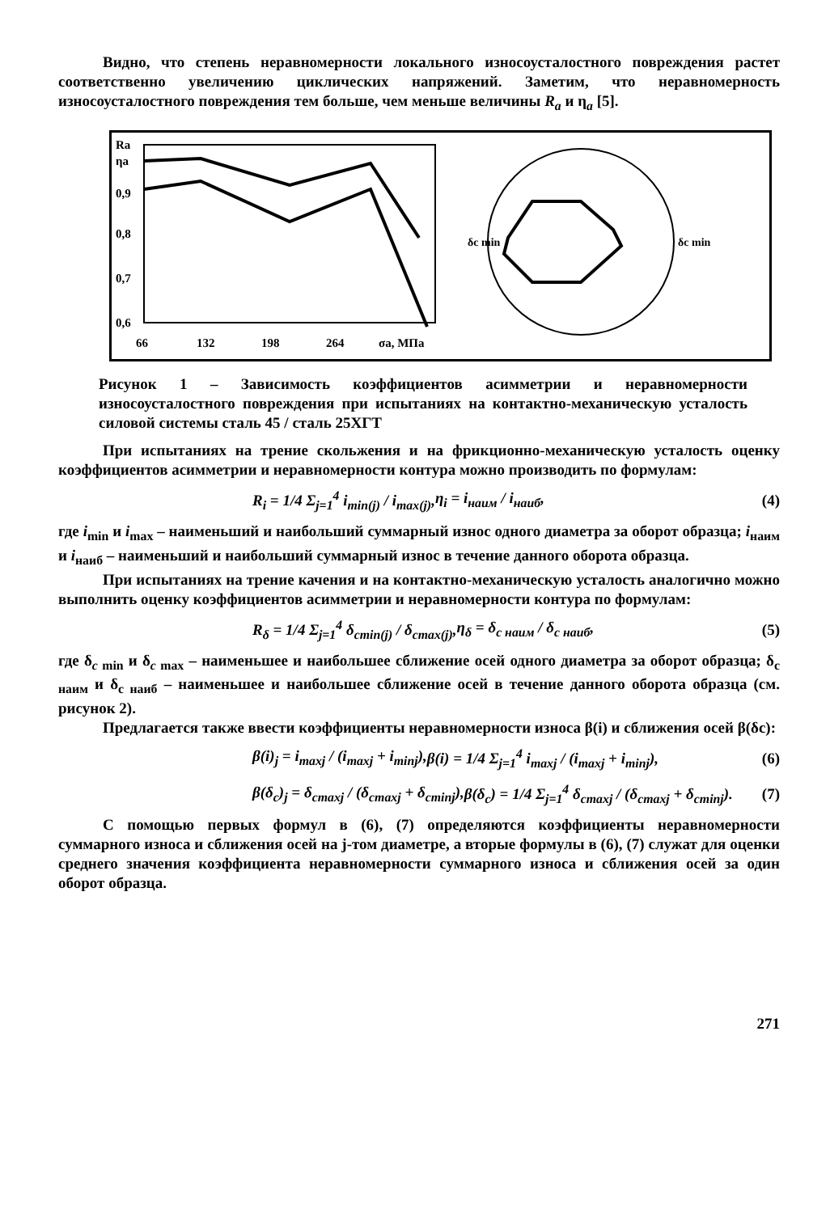Видно, что степень неравномерности локального износоусталостного повреждения растет соответственно увеличению циклических напряжений. Заметим, что неравномерность износоусталостного повреждения тем больше, чем меньше величины R<sub>a</sub> и η<sub>a</sub> [5].
Ra
ηa
0,9
0,8
0,7
0,6
66
132
198
264
σa, МПа
δc min
δc min
Рисунок 1 – Зависимость коэффициентов асимметрии и неравномерности износоусталостного повреждения при испытаниях на контактно-механическую усталость силовой системы сталь 45 / сталь 25ХГТ
При испытаниях на трение скольжения и на фрикционно-механическую усталость оценку коэффициентов асимметрии и неравномерности контура можно производить по формулам:
R<sub>i</sub> = 1/4 Σ<sub>j=1</sub><sup>4</sup> i<sub>min(j)</sub> / i<sub>max(j)</sub>, η<sub>i</sub> = i<sub>наим</sub> / i<sub>наиб</sub>, (4)
где i<sub>min</sub> и i<sub>max</sub> – наименьший и наибольший суммарный износ одного диаметра за оборот образца; i<sub>наим</sub> и i<sub>наиб</sub> – наименьший и наибольший суммарный износ в течение данного оборота образца.
При испытаниях на трение качения и на контактно-механическую усталость аналогично можно выполнить оценку коэффициентов асимметрии и неравномерности контура по формулам:
R<sub>δ</sub> = 1/4 Σ<sub>j=1</sub><sup>4</sup> δ<sub>cmin(j)</sub> / δ<sub>cmax(j)</sub>, η<sub>δ</sub> = δ<sub>с наим</sub> / δ<sub>с наиб</sub>, (5)
где δ<sub>c min</sub> и δ<sub>c max</sub> – наименьшее и наибольшее сближение осей одного диаметра за оборот образца; δ<sub>с наим</sub> и δ<sub>с наиб</sub> – наименьшее и наибольшее сближение осей в течение данного оборота образца (см. рисунок 2).
Предлагается также ввести коэффициенты неравномерности износа β(i) и сближения осей β(δс):
β(i)<sub>j</sub> = i<sub>maxj</sub> / (i<sub>maxj</sub> + i<sub>minj</sub>), β(i) = 1/4 Σ<sub>j=1</sub><sup>4</sup> i<sub>maxj</sub> / (i<sub>maxj</sub> + i<sub>minj</sub>), (6)
β(δ<sub>c</sub>)<sub>j</sub> = δ<sub>cmaxj</sub> / (δ<sub>cmaxj</sub> + δ<sub>cminj</sub>), β(δ<sub>c</sub>) = 1/4 Σ<sub>j=1</sub><sup>4</sup> δ<sub>cmaxj</sub> / (δ<sub>cmaxj</sub> + δ<sub>cminj</sub>). (7)
С помощью первых формул в (6), (7) определяются коэффициенты неравномерности суммарного износа и сближения осей на j-том диаметре, а вторые формулы в (6), (7) служат для оценки среднего значения коэффициента неравномерности суммарного износа и сближения осей за один оборот образца.
271